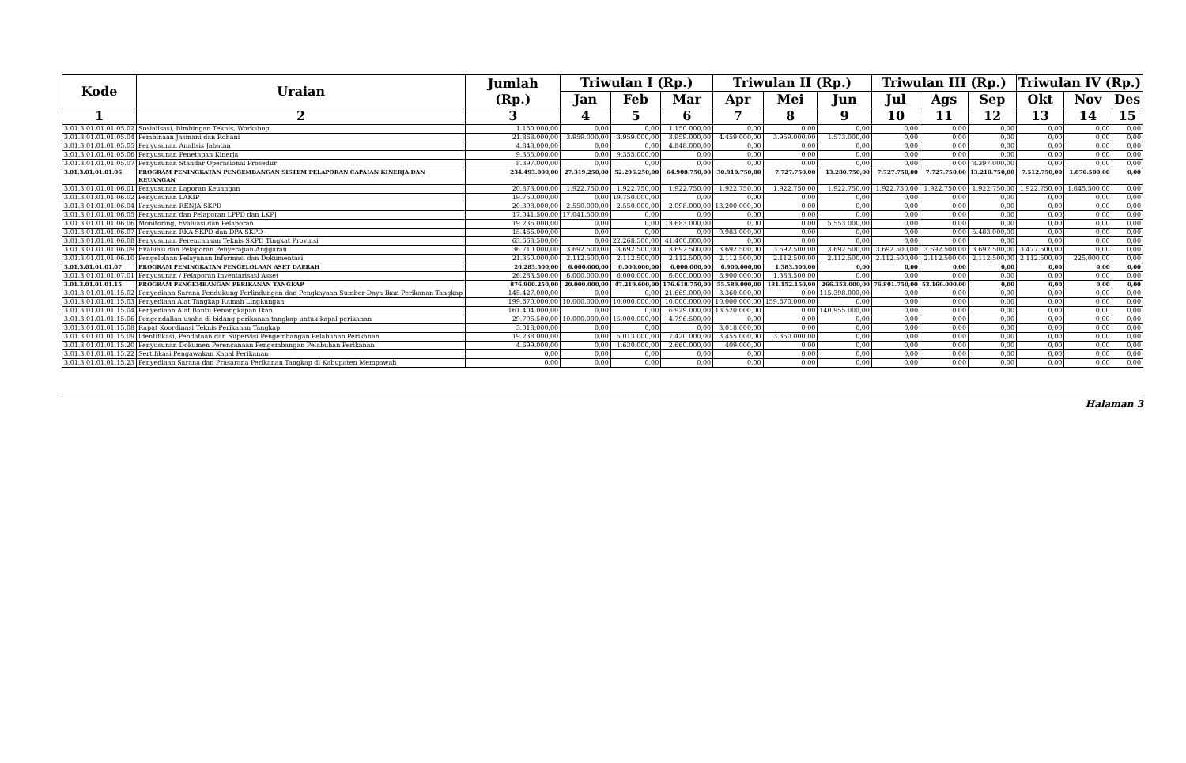| Kode | Uraian | Jumlah (Rp.) | Triwulan I (Rp.) | | | Triwulan II (Rp.) | | | Triwulan III (Rp.) | | | Triwulan IV (Rp.) | | |
| --- | --- | --- | --- | --- | --- | --- | --- | --- | --- | --- | --- | --- | --- | --- |
| | | | Jan | Feb | Mar | Apr | Mei | Jun | Jul | Ags | Sep | Okt | Nov | Des |
| 1 | 2 | 3 | 4 | 5 | 6 | 7 | 8 | 9 | 10 | 11 | 12 | 13 | 14 | 15 |
| 3.01.3.01.01.01.05.02 | Sosialisasi, Bimbingan Teknis, Workshop | 1.150.000,00 | 0,00 | 0,00 | 1.150.000,00 | 0,00 | 0,00 | 0,00 | 0,00 | 0,00 | 0,00 | 0,00 | 0,00 | 0,00 |
| 3.01.3.01.01.01.05.04 | Pembinaan Jasmani dan Rohani | 21.868.000,00 | 3.959.000,00 | 3.959.000,00 | 3.959.000,00 | 4.459.000,00 | 3.959.000,00 | 1.573.000,00 | 0,00 | 0,00 | 0,00 | 0,00 | 0,00 | 0,00 |
| 3.01.3.01.01.01.05.05 | Penyusunan Analisis Jabatan | 4.848.000,00 | 0,00 | 0,00 | 4.848.000,00 | 0,00 | 0,00 | 0,00 | 0,00 | 0,00 | 0,00 | 0,00 | 0,00 | 0,00 |
| 3.01.3.01.01.01.05.06 | Penyusunan Penetapan Kinerja | 9.355.000,00 | 0,00 | 9.355.000,00 | 0,00 | 0,00 | 0,00 | 0,00 | 0,00 | 0,00 | 0,00 | 0,00 | 0,00 | 0,00 |
| 3.01.3.01.01.01.05.07 | Penyusunan Standar Operasional Prosedur | 8.397.000,00 | 0,00 | 0,00 | 0,00 | 0,00 | 0,00 | 0,00 | 0,00 | 0,00 | 8.397.000,00 | 0,00 | 0,00 | 0,00 |
| 3.01.3.01.01.01.06 | PROGRAM PENINGKATAN PENGEMBANGAN SISTEM PELAPORAN CAPAIAN KINERJA DAN KEUANGAN | 234.493.000,00 | 27.319.250,00 | 52.296.250,00 | 64.908.750,00 | 30.910.750,00 | 7.727.750,00 | 13.280.750,00 | 7.727.750,00 | 7.727.750,00 | 13.210.750,00 | 7.512.750,00 | 1.870.500,00 | 0,00 |
| 3.01.3.01.01.01.06.01 | Penyusunan Laporan Keuangan | 20.873.000,00 | 1.922.750,00 | 1.922.750,00 | 1.922.750,00 | 1.922.750,00 | 1.922.750,00 | 1.922.750,00 | 1.922.750,00 | 1.922.750,00 | 1.922.750,00 | 1.922.750,00 | 1.645.500,00 | 0,00 |
| 3.01.3.01.01.01.06.02 | Penyusunan LAKIP | 19.750.000,00 | 0,00 | 19.750.000,00 | 0,00 | 0,00 | 0,00 | 0,00 | 0,00 | 0,00 | 0,00 | 0,00 | 0,00 | 0,00 |
| 3.01.3.01.01.01.06.04 | Penyusunan RENJA SKPD | 20.398.000,00 | 2.550.000,00 | 2.550.000,00 | 2.098.000,00 | 13.200.000,00 | 0,00 | 0,00 | 0,00 | 0,00 | 0,00 | 0,00 | 0,00 | 0,00 |
| 3.01.3.01.01.01.06.05 | Penyusunan dan Pelaporan LPPD dan LKPJ | 17.041.500,00 | 17.041.500,00 | 0,00 | 0,00 | 0,00 | 0,00 | 0,00 | 0,00 | 0,00 | 0,00 | 0,00 | 0,00 | 0,00 |
| 3.01.3.01.01.01.06.06 | Monitoring, Evaluasi dan Pelaporan | 19.236.000,00 | 0,00 | 0,00 | 13.683.000,00 | 0,00 | 0,00 | 5.553.000,00 | 0,00 | 0,00 | 0,00 | 0,00 | 0,00 | 0,00 |
| 3.01.3.01.01.01.06.07 | Penyusunan RKA SKPD dan DPA SKPD | 15.466.000,00 | 0,00 | 0,00 | 0,00 | 9.983.000,00 | 0,00 | 0,00 | 0,00 | 0,00 | 5.483.000,00 | 0,00 | 0,00 | 0,00 |
| 3.01.3.01.01.01.06.08 | Penyusunan Perencanaan Teknis SKPD Tingkat Provinsi | 63.668.500,00 | 0,00 | 22.268.500,00 | 41.400.000,00 | 0,00 | 0,00 | 0,00 | 0,00 | 0,00 | 0,00 | 0,00 | 0,00 | 0,00 |
| 3.01.3.01.01.01.06.09 | Evaluasi dan Pelaporan Penyerapan Anggaran | 36.710.000,00 | 3.692.500,00 | 3.692.500,00 | 3.692.500,00 | 3.692.500,00 | 3.692.500,00 | 3.692.500,00 | 3.692.500,00 | 3.692.500,00 | 3.692.500,00 | 3.477.500,00 | 0,00 | 0,00 |
| 3.01.3.01.01.01.06.10 | Pengelolaan Pelayanan Informasi dan Dokumentasi | 21.350.000,00 | 2.112.500,00 | 2.112.500,00 | 2.112.500,00 | 2.112.500,00 | 2.112.500,00 | 2.112.500,00 | 2.112.500,00 | 2.112.500,00 | 2.112.500,00 | 2.112.500,00 | 225.000,00 | 0,00 |
| 3.01.3.01.01.01.07 | PROGRAM PENINGKATAN PENGELOLAAN ASET DAERAH | 26.283.500,00 | 6.000.000,00 | 6.000.000,00 | 6.000.000,00 | 6.900.000,00 | 1.383.500,00 | 0,00 | 0,00 | 0,00 | 0,00 | 0,00 | 0,00 | 0,00 |
| 3.01.3.01.01.01.07.01 | Penyusunan / Pelaporan Inventarisasi Asset | 26.283.500,00 | 6.000.000,00 | 6.000.000,00 | 6.000.000,00 | 6.900.000,00 | 1.383.500,00 | 0,00 | 0,00 | 0,00 | 0,00 | 0,00 | 0,00 | 0,00 |
| 3.01.3.01.01.01.15 | PROGRAM PENGEMBANGAN PERIKANAN TANGKAP | 876.900.250,00 | 20.000.000,00 | 47.219.600,00 | 176.618.750,00 | 55.589.000,00 | 181.152.150,00 | 266.353.000,00 | 76.801.750,00 | 53.166.000,00 | 0,00 | 0,00 | 0,00 | 0,00 |
| 3.01.3.01.01.01.15.02 | Penyediaan Sarana Pendukung Perlindungan dan Pengkayaan Sumber Daya Ikan Perikanan Tangkap | 145.427.000,00 | 0,00 | 0,00 | 21.669.000,00 | 8.360.000,00 | 0,00 | 115.398.000,00 | 0,00 | 0,00 | 0,00 | 0,00 | 0,00 | 0,00 |
| 3.01.3.01.01.01.15.03 | Penyediaan Alat Tangkap Ramah Lingkungan | 199.670.000,00 | 10.000.000,00 | 10.000.000,00 | 10.000.000,00 | 10.000.000,00 | 159.670.000,00 | 0,00 | 0,00 | 0,00 | 0,00 | 0,00 | 0,00 | 0,00 |
| 3.01.3.01.01.01.15.04 | Penyediaan Alat Bantu Penangkapan Ikan | 161.404.000,00 | 0,00 | 0,00 | 6.929.000,00 | 13.520.000,00 | 0,00 | 140.955.000,00 | 0,00 | 0,00 | 0,00 | 0,00 | 0,00 | 0,00 |
| 3.01.3.01.01.01.15.06 | Pengendalian usaha di bidang perikanan tangkap untuk kapal perikanan | 29.796.500,00 | 10.000.000,00 | 15.000.000,00 | 4.796.500,00 | 0,00 | 0,00 | 0,00 | 0,00 | 0,00 | 0,00 | 0,00 | 0,00 | 0,00 |
| 3.01.3.01.01.01.15.08 | Rapat Koordinasi Teknis Perikanan Tangkap | 3.018.000,00 | 0,00 | 0,00 | 0,00 | 3.018.000,00 | 0,00 | 0,00 | 0,00 | 0,00 | 0,00 | 0,00 | 0,00 | 0,00 |
| 3.01.3.01.01.01.15.09 | Identifikasi, Pendataan dan Supervisi Pengembangan Pelabuhan Perikanan | 19.238.000,00 | 0,00 | 5.013.000,00 | 7.420.000,00 | 3.455.000,00 | 3.350.000,00 | 0,00 | 0,00 | 0,00 | 0,00 | 0,00 | 0,00 | 0,00 |
| 3.01.3.01.01.01.15.20 | Penyusunan Dokumen Perencanaan Pengembangan Pelabuhan Perikanan | 4.699.000,00 | 0,00 | 1.630.000,00 | 2.660.000,00 | 409.000,00 | 0,00 | 0,00 | 0,00 | 0,00 | 0,00 | 0,00 | 0,00 | 0,00 |
| 3.01.3.01.01.01.15.22 | Sertifikasi Pengawakan Kapal Perikanan | 0,00 | 0,00 | 0,00 | 0,00 | 0,00 | 0,00 | 0,00 | 0,00 | 0,00 | 0,00 | 0,00 | 0,00 | 0,00 |
| 3.01.3.01.01.01.15.23 | Penyediaan Sarana dan Prasarana Perikanan Tangkap di Kabupaten Mempawah | 0,00 | 0,00 | 0,00 | 0,00 | 0,00 | 0,00 | 0,00 | 0,00 | 0,00 | 0,00 | 0,00 | 0,00 | 0,00 |
Halaman 3